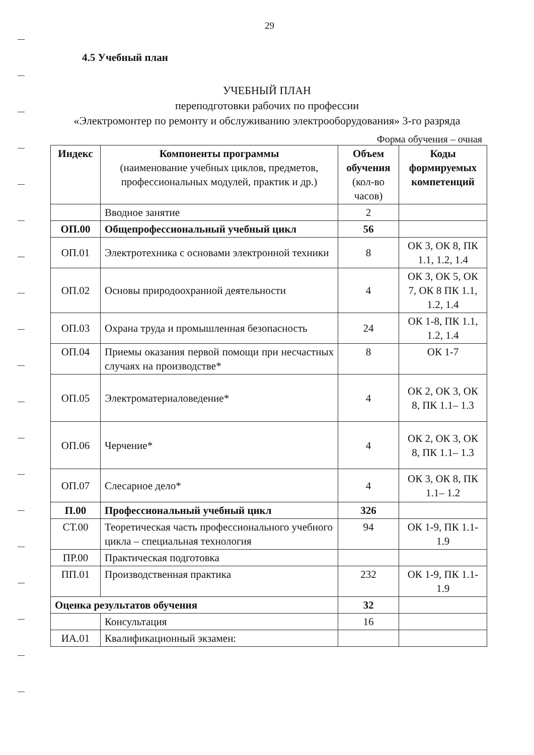29
4.5 Учебный план
УЧЕБНЫЙ ПЛАН
переподготовки рабочих по профессии
«Электромонтер по ремонту и обслуживанию электрооборудования» 3-го разряда
Форма обучения – очная
| Индекс | Компоненты программы (наименование учебных циклов, предметов, профессиональных модулей, практик и др.) | Объем обучения (кол-во часов) | Коды формируемых компетенций |
| --- | --- | --- | --- |
| | Вводное занятие | 2 | |
| ОП.00 | Общепрофессиональный учебный цикл | 56 | |
| ОП.01 | Электротехника с основами электронной техники | 8 | ОК 3, ОК 8, ПК 1.1, 1.2, 1.4 |
| ОП.02 | Основы природоохранной деятельности | 4 | ОК 3, ОК 5, ОК 7, ОК 8 ПК 1.1, 1.2, 1.4 |
| ОП.03 | Охрана труда и промышленная безопасность | 24 | ОК 1-8, ПК 1.1, 1.2, 1.4 |
| ОП.04 | Приемы оказания первой помощи при несчастных случаях на производстве* | 8 | ОК 1-7 |
| ОП.05 | Электроматериаловедение* | 4 | ОК 2, ОК 3, ОК 8, ПК 1.1– 1.3 |
| ОП.06 | Черчение* | 4 | ОК 2, ОК 3, ОК 8, ПК 1.1– 1.3 |
| ОП.07 | Слесарное дело* | 4 | ОК 3, ОК 8, ПК 1.1– 1.2 |
| П.00 | Профессиональный учебный цикл | 326 | |
| СТ.00 | Теоретическая часть профессионального учебного цикла – специальная технология | 94 | ОК 1-9, ПК 1.1-1.9 |
| ПР.00 | Практическая подготовка | | |
| ПП.01 | Производственная практика | 232 | ОК 1-9, ПК 1.1-1.9 |
| Оценка результатов обучения | | 32 | |
| | Консультация | 16 | |
| ИА.01 | Квалификационный экзамен: | | |